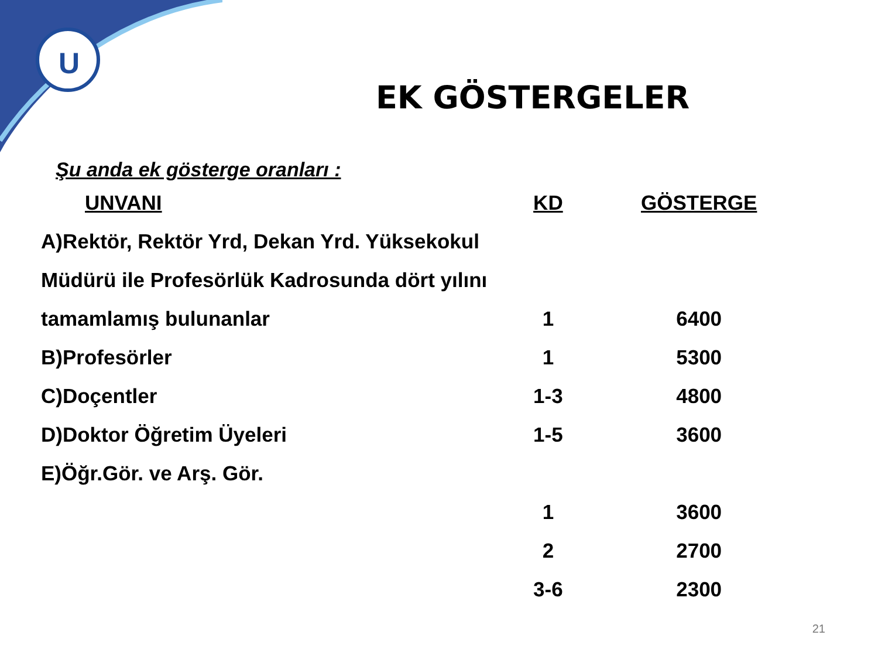U
EK GÖSTERGELER
Şu anda ek gösterge oranları :
| UNVANI | KD | GÖSTERGE |
| --- | --- | --- |
| A)Rektör, Rektör Yrd, Dekan Yrd. Yüksekokul | | |
| Müdürü ile Profesörlük Kadrosunda dört yılını | | |
| tamamlamış bulunanlar | 1 | 6400 |
| B)Profesörler | 1 | 5300 |
| C)Doçentler | 1-3 | 4800 |
| D)Doktor Öğretim Üyeleri | 1-5 | 3600 |
| E)Öğr.Gör. ve Arş. Gör. | | |
| | 1 | 3600 |
| | 2 | 2700 |
| | 3-6 | 2300 |
21